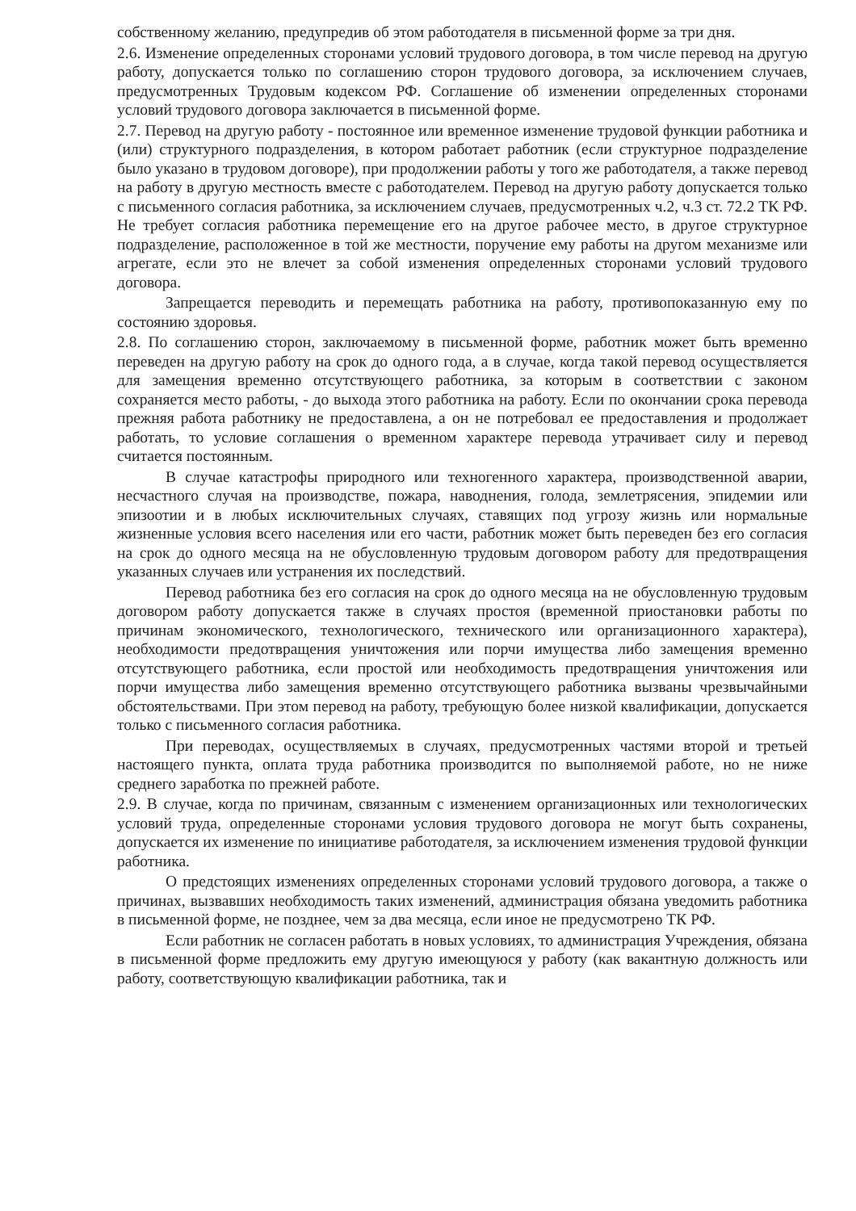собственному желанию, предупредив об этом работодателя в письменной форме за три дня.
2.6. Изменение определенных сторонами условий трудового договора, в том числе перевод на другую работу, допускается только по соглашению сторон трудового договора, за исключением случаев, предусмотренных Трудовым кодексом РФ. Соглашение об изменении определенных сторонами условий трудового договора заключается в письменной форме.
2.7. Перевод на другую работу - постоянное или временное изменение трудовой функции работника и (или) структурного подразделения, в котором работает работник (если структурное подразделение было указано в трудовом договоре), при продолжении работы у того же работодателя, а также перевод на работу в другую местность вместе с работодателем. Перевод на другую работу допускается только с письменного согласия работника, за исключением случаев, предусмотренных ч.2, ч.3 ст. 72.2 ТК РФ. Не требует согласия работника перемещение его на другое рабочее место, в другое структурное подразделение, расположенное в той же местности, поручение ему работы на другом механизме или агрегате, если это не влечет за собой изменения определенных сторонами условий трудового договора.
Запрещается переводить и перемещать работника на работу, противопоказанную ему по состоянию здоровья.
2.8. По соглашению сторон, заключаемому в письменной форме, работник может быть временно переведен на другую работу на срок до одного года, а в случае, когда такой перевод осуществляется для замещения временно отсутствующего работника, за которым в соответствии с законом сохраняется место работы, - до выхода этого работника на работу. Если по окончании срока перевода прежняя работа работнику не предоставлена, а он не потребовал ее предоставления и продолжает работать, то условие соглашения о временном характере перевода утрачивает силу и перевод считается постоянным.
В случае катастрофы природного или техногенного характера, производственной аварии, несчастного случая на производстве, пожара, наводнения, голода, землетрясения, эпидемии или эпизоотии и в любых исключительных случаях, ставящих под угрозу жизнь или нормальные жизненные условия всего населения или его части, работник может быть переведен без его согласия на срок до одного месяца на не обусловленную трудовым договором работу для предотвращения указанных случаев или устранения их последствий.
Перевод работника без его согласия на срок до одного месяца на не обусловленную трудовым договором работу допускается также в случаях простоя (временной приостановки работы по причинам экономического, технологического, технического или организационного характера), необходимости предотвращения уничтожения или порчи имущества либо замещения временно отсутствующего работника, если простой или необходимость предотвращения уничтожения или порчи имущества либо замещения временно отсутствующего работника вызваны чрезвычайными обстоятельствами. При этом перевод на работу, требующую более низкой квалификации, допускается только с письменного согласия работника.
При переводах, осуществляемых в случаях, предусмотренных частями второй и третьей настоящего пункта, оплата труда работника производится по выполняемой работе, но не ниже среднего заработка по прежней работе.
2.9. В случае, когда по причинам, связанным с изменением организационных или технологических условий труда, определенные сторонами условия трудового договора не могут быть сохранены, допускается их изменение по инициативе работодателя, за исключением изменения трудовой функции работника.
О предстоящих изменениях определенных сторонами условий трудового договора, а также о причинах, вызвавших необходимость таких изменений, администрация обязана уведомить работника в письменной форме, не позднее, чем за два месяца, если иное не предусмотрено ТК РФ.
Если работник не согласен работать в новых условиях, то администрация Учреждения, обязана в письменной форме предложить ему другую имеющуюся у работу (как вакантную должность или работу, соответствующую квалификации работника, так и